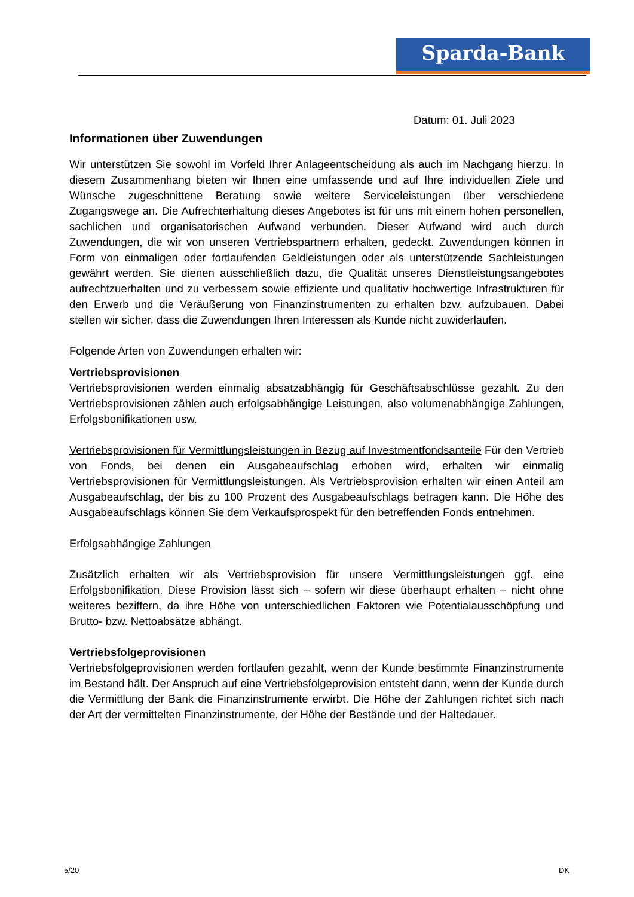Sparda-Bank
Datum: 01. Juli 2023
Informationen über Zuwendungen
Wir unterstützen Sie sowohl im Vorfeld Ihrer Anlageentscheidung als auch im Nachgang hierzu. In diesem Zusammenhang bieten wir Ihnen eine umfassende und auf Ihre individuellen Ziele und Wünsche zugeschnittene Beratung sowie weitere Serviceleistungen über verschiedene Zugangswege an. Die Aufrechterhaltung dieses Angebotes ist für uns mit einem hohen personellen, sachlichen und organisatorischen Aufwand verbunden. Dieser Aufwand wird auch durch Zuwendungen, die wir von unseren Vertriebspartnern erhalten, gedeckt. Zuwendungen können in Form von einmaligen oder fortlaufenden Geldleistungen oder als unterstützende Sachleistungen gewährt werden. Sie dienen ausschließlich dazu, die Qualität unseres Dienstleistungsangebotes aufrechtzuerhalten und zu verbessern sowie effiziente und qualitativ hochwertige Infrastrukturen für den Erwerb und die Veräußerung von Finanzinstrumenten zu erhalten bzw. aufzubauen. Dabei stellen wir sicher, dass die Zuwendungen Ihren Interessen als Kunde nicht zuwiderlaufen.
Folgende Arten von Zuwendungen erhalten wir:
Vertriebsprovisionen
Vertriebsprovisionen werden einmalig absatzabhängig für Geschäftsabschlüsse gezahlt. Zu den Vertriebsprovisionen zählen auch erfolgsabhängige Leistungen, also volumenabhängige Zahlungen, Erfolgsbonifikationen usw.
Vertriebsprovisionen für Vermittlungsleistungen in Bezug auf Investmentfondsanteile Für den Vertrieb von Fonds, bei denen ein Ausgabeaufschlag erhoben wird, erhalten wir einmalig Vertriebsprovisionen für Vermittlungsleistungen. Als Vertriebsprovision erhalten wir einen Anteil am Ausgabeaufschlag, der bis zu 100 Prozent des Ausgabeaufschlags betragen kann. Die Höhe des Ausgabeaufschlags können Sie dem Verkaufsprospekt für den betreffenden Fonds entnehmen.
Erfolgsabhängige Zahlungen
Zusätzlich erhalten wir als Vertriebsprovision für unsere Vermittlungsleistungen ggf. eine Erfolgsbonifikation. Diese Provision lässt sich – sofern wir diese überhaupt erhalten – nicht ohne weiteres beziffern, da ihre Höhe von unterschiedlichen Faktoren wie Potentialausschöpfung und Brutto- bzw. Nettoabsätze abhängt.
Vertriebsfolgeprovisionen
Vertriebsfolgeprovisionen werden fortlaufen gezahlt, wenn der Kunde bestimmte Finanzinstrumente im Bestand hält. Der Anspruch auf eine Vertriebsfolgeprovision entsteht dann, wenn der Kunde durch die Vermittlung der Bank die Finanzinstrumente erwirbt. Die Höhe der Zahlungen richtet sich nach der Art der vermittelten Finanzinstrumente, der Höhe der Bestände und der Haltedauer.
5/20 DK